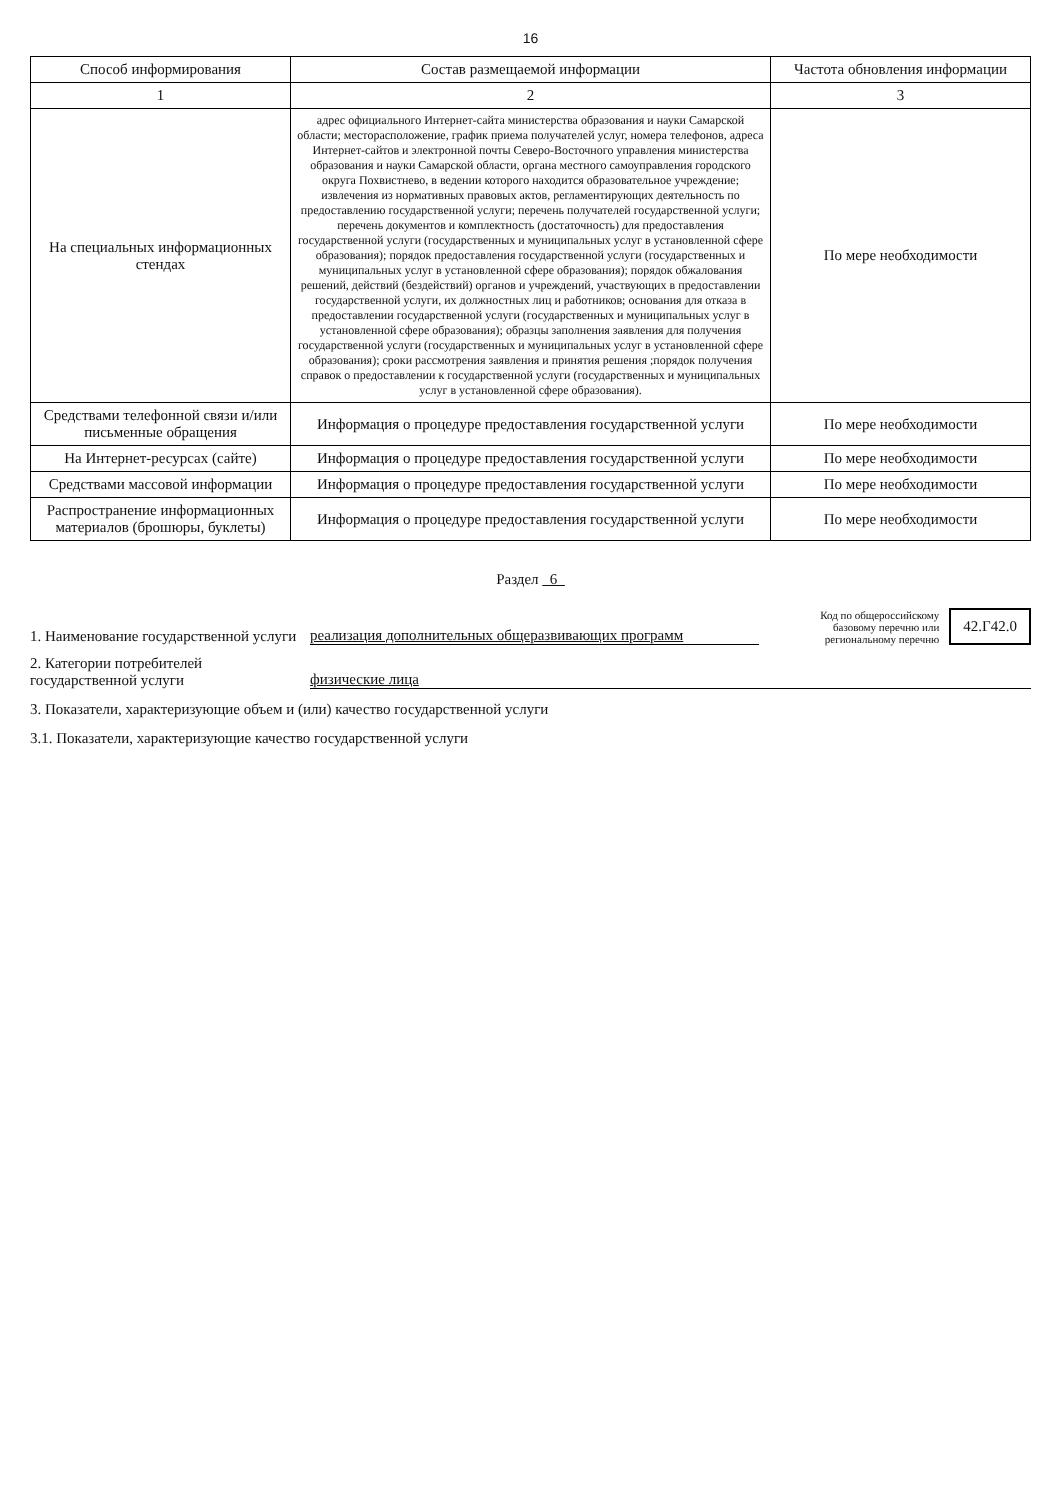16
| Способ информирования | Состав размещаемой информации | Частота обновления информации |
| --- | --- | --- |
| 1 | 2 | 3 |
| На специальных информационных стендах | адрес официального Интернет-сайта министерства образования и науки Самарской области; месторасположение, график приема получателей услуг, номера телефонов, адреса Интернет-сайтов и электронной почты Северо-Восточного управления министерства образования и науки Самарской области, органа местного самоуправления городского округа Похвистнево, в ведении которого находится образовательное учреждение; извлечения из нормативных правовых актов, регламентирующих деятельность по предоставлению государственной услуги; перечень получателей государственной услуги; перечень документов и комплектность (достаточность) для предоставления государственной услуги (государственных и муниципальных услуг в установленной сфере образования); порядок предоставления государственной услуги (государственных и муниципальных услуг в установленной сфере образования); порядок обжалования решений, действий (бездействий) органов и учреждений, участвующих в предоставлении государственной услуги, их должностных лиц и работников; основания для отказа в предоставлении государственной услуги (государственных и муниципальных услуг в установленной сфере образования); образцы заполнения заявления для получения государственной услуги (государственных и муниципальных услуг в установленной сфере образования); сроки рассмотрения заявления и принятия решения ;порядок получения справок о предоставлении к государственной услуги (государственных и муниципальных услуг в установленной сфере образования). | По мере необходимости |
| Средствами телефонной связи и/или письменные обращения | Информация о процедуре предоставления государственной услуги | По мере необходимости |
| На Интернет-ресурсах (сайте) | Информация о процедуре предоставления государственной услуги | По мере необходимости |
| Средствами массовой информации | Информация о процедуре предоставления государственной услуги | По мере необходимости |
| Распространение информационных материалов (брошюры, буклеты) | Информация о процедуре предоставления государственной услуги | По мере необходимости |
Раздел 6
1. Наименование государственной услуги реализация дополнительных общеразвивающих программ
Код по общероссийскому базовому перечню или региональному перечню 42.Г42.0
2. Категории потребителей государственной услуги физические лица
3. Показатели, характеризующие объем и (или) качество государственной услуги
3.1. Показатели, характеризующие качество государственной услуги